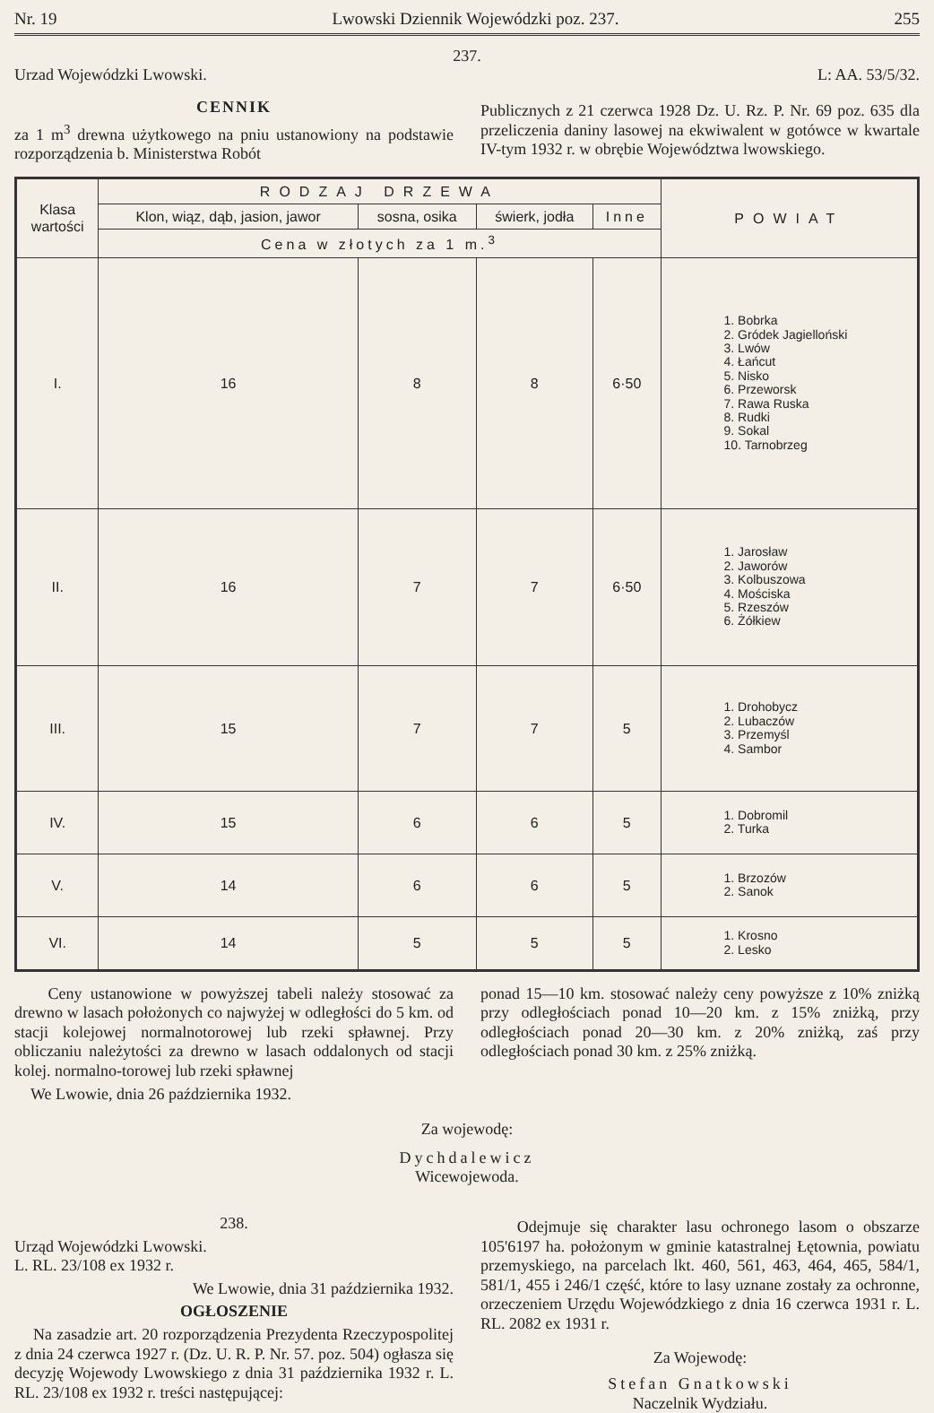Nr. 19 Lwowski Dziennik Wojewódzki poz. 237. 255
237.
Urzad Wojewódzki Lwowski. L: AA. 53/5/32.
CENNIK
za 1 m<sup>3</sup> drewna użytkowego na pniu ustanowiony na podstawie rozporządzenia b. Ministerstwa Robót
Publicznych z 21 czerwca 1928 Dz. U. Rz. P. Nr. 69 poz. 635 dla przeliczenia daniny lasowej na ekwiwalent w gotówce w kwartale IV-tym 1932 r. w obrębie Województwa lwowskiego.
| Klasa wartości | RODZAJ DRZEWA | | | | POWIAT |
| --- | --- | --- | --- | --- | --- |
| | Klon, wiąz, dąb, jasion, jawor | sosna, osika | świerk, jodła | Inne | |
| | Cena w złotych za 1 m.<sup>3</sup> | | | | |
| I. | 16 | 8 | 8 | 6·50 | 1. Bobrka 2. Gródek Jagielloński 3. Lwów 4. Łańcut 5. Nisko 6. Przeworsk 7. Rawa Ruska 8. Rudki 9. Sokal 10. Tarnobrzeg |
| II. | 16 | 7 | 7 | 6·50 | 1. Jarosław 2. Jaworów 3. Kolbuszowa 4. Mościska 5. Rzeszów 6. Żółkiew |
| III. | 15 | 7 | 7 | 5 | 1. Drohobycz 2. Lubaczów 3. Przemyśl 4. Sambor |
| IV. | 15 | 6 | 6 | 5 | 1. Dobromil 2. Turka |
| V. | 14 | 6 | 6 | 5 | 1. Brzozów 2. Sanok |
| VI. | 14 | 5 | 5 | 5 | 1. Krosno 2. Lesko |
Ceny ustanowione w powyższej tabeli należy stosować za drewno w lasach położonych co najwyżej w odległości do 5 km. od stacji kolejowej normalnotorowej lub rzeki spławnej. Przy obliczaniu należytości za drewno w lasach oddalonych od stacji kolej. normalno-torowej lub rzeki spławnej
We Lwowie, dnia 26 października 1932.
ponad 15—10 km. stosować należy ceny powyższe z 10% zniżką przy odległościach ponad 10—20 km. z 15% zniżką, przy odległościach ponad 20—30 km. z 20% zniżką, zaś przy odległościach ponad 30 km. z 25% zniżką.
Za wojewodę:
Dychdalewicz
Wicewojewoda.
238.
Urząd Wojewódzki Lwowski.
L. RL. 23/108 ex 1932 r.
We Lwowie, dnia 31 października 1932.
OGŁOSZENIE
Na zasadzie art. 20 rozporządzenia Prezydenta Rzeczypospolitej z dnia 24 czerwca 1927 r. (Dz. U. R. P. Nr. 57. poz. 504) ogłasza się decyzję Wojewody Lwowskiego z dnia 31 października 1932 r. L. RL. 23/108 ex 1932 r. treści następującej:
Odejmuje się charakter lasu ochronego lasom o obszarze 105'6197 ha. położonym w gminie katastralnej Łętownia, powiatu przemyskiego, na parcelach lkt. 460, 561, 463, 464, 465, 584/1, 581/1, 455 i 246/1 część, które to lasy uznane zostały za ochronne, orzeczeniem Urzędu Wojewódzkiego z dnia 16 czerwca 1931 r. L. RL. 2082 ex 1931 r.
Za Wojewodę:
Stefan Gnatkowski
Naczelnik Wydziału.